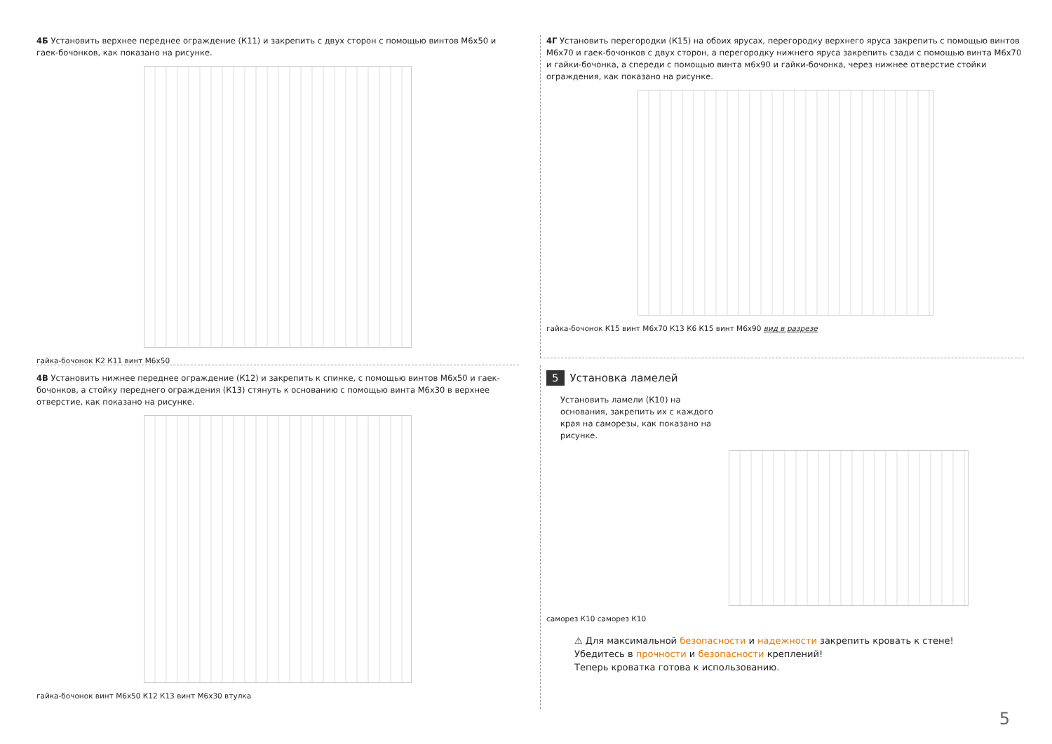4Б Установить верхнее переднее ограждение (К11) и закрепить с двух сторон с помощью винтов М6х50 и гаек-бочонков, как показано на рисунке.
гайка-бочонок К2 К11 винт М6х50
4Г Установить перегородки (К15) на обоих ярусах, перегородку верхнего яруса закрепить с помощью винтов М6х70 и гаек-бочонков с двух сторон, а перегородку нижнего яруса закрепить сзади с помощью винта М6х70 и гайки-бочонка, а спереди с помощью винта м6х90 и гайки-бочонка, через нижнее отверстие стойки ограждения, как показано на рисунке.
гайка-бочонок К15 винт М6х70 К13 К6 К15 винт М6х90 вид в разрезе
4В Установить нижнее переднее ограждение (К12) и закрепить к спинке, с помощью винтов М6х50 и гаек-бочонков, а стойку переднего ограждения (К13) стянуть к основанию с помощью винта М6х30 в верхнее отверстие, как показано на рисунке.
гайка-бочонок винт М6х50 К12 К13 винт М6х30 втулка
5 Установка ламелей
Установить ламели (К10) на основания, закрепить их с каждого края на саморезы, как показано на рисунке.
саморез К10 саморез К10
⚠ Для максимальной безопасности и надежности закрепить кровать к стене!
Убедитесь в прочности и безопасности креплений!
Теперь кроватка готова к использованию.
5